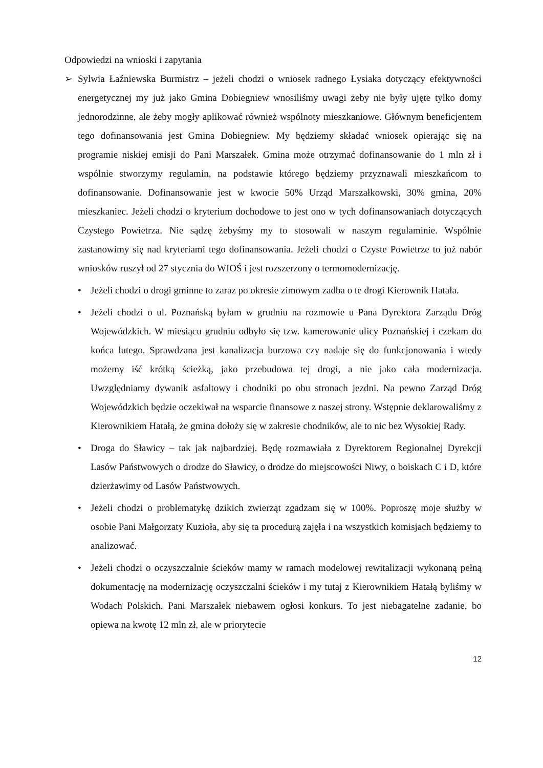Odpowiedzi na wnioski i zapytania
➢ Sylwia Łaźniewska Burmistrz – jeżeli chodzi o wniosek radnego Łysiaka dotyczący efektywności energetycznej my już jako Gmina Dobiegniew wnosiliśmy uwagi żeby nie były ujęte tylko domy jednorodzinne, ale żeby mogły aplikować również wspólnoty mieszkaniowe. Głównym beneficjentem tego dofinansowania jest Gmina Dobiegniew. My będziemy składać wniosek opierając się na programie niskiej emisji do Pani Marszałek. Gmina może otrzymać dofinansowanie do 1 mln zł i wspólnie stworzymy regulamin, na podstawie którego będziemy przyznawali mieszkańcom to dofinansowanie. Dofinansowanie jest w kwocie 50% Urząd Marszałkowski, 30% gmina, 20% mieszkaniec. Jeżeli chodzi o kryterium dochodowe to jest ono w tych dofinansowaniach dotyczących Czystego Powietrza. Nie sądzę żebyśmy my to stosowali w naszym regulaminie. Wspólnie zastanowimy się nad kryteriami tego dofinansowania. Jeżeli chodzi o Czyste Powietrze to już nabór wniosków ruszył od 27 stycznia do WIOŚ i jest rozszerzony o termomodernizację.
• Jeżeli chodzi o drogi gminne to zaraz po okresie zimowym zadba o te drogi Kierownik Hatała.
• Jeżeli chodzi o ul. Poznańską byłam w grudniu na rozmowie u Pana Dyrektora Zarządu Dróg Wojewódzkich. W miesiącu grudniu odbyło się tzw. kamerowanie ulicy Poznańskiej i czekam do końca lutego. Sprawdzana jest kanalizacja burzowa czy nadaje się do funkcjonowania i wtedy możemy iść krótką ścieżką, jako przebudowa tej drogi, a nie jako cała modernizacja. Uwzględniamy dywanik asfaltowy i chodniki po obu stronach jezdni. Na pewno Zarząd Dróg Wojewódzkich będzie oczekiwał na wsparcie finansowe z naszej strony. Wstępnie deklarowaliśmy z Kierownikiem Hatałą, że gmina dołoży się w zakresie chodników, ale to nic bez Wysokiej Rady.
• Droga do Sławicy – tak jak najbardziej. Będę rozmawiała z Dyrektorem Regionalnej Dyrekcji Lasów Państwowych o drodze do Sławicy, o drodze do miejscowości Niwy, o boiskach C i D, które dzierżawimy od Lasów Państwowych.
• Jeżeli chodzi o problematykę dzikich zwierząt zgadzam się w 100%. Poproszę moje służby w osobie Pani Małgorzaty Kuzioła, aby się ta procedurą zajęła i na wszystkich komisjach będziemy to analizować.
• Jeżeli chodzi o oczyszczalnie ścieków mamy w ramach modelowej rewitalizacji wykonaną pełną dokumentację na modernizację oczyszczalni ścieków i my tutaj z Kierownikiem Hatałą byliśmy w Wodach Polskich. Pani Marszałek niebawem ogłosi konkurs. To jest niebagatelne zadanie, bo opiewa na kwotę 12 mln zł, ale w priorytecie
12